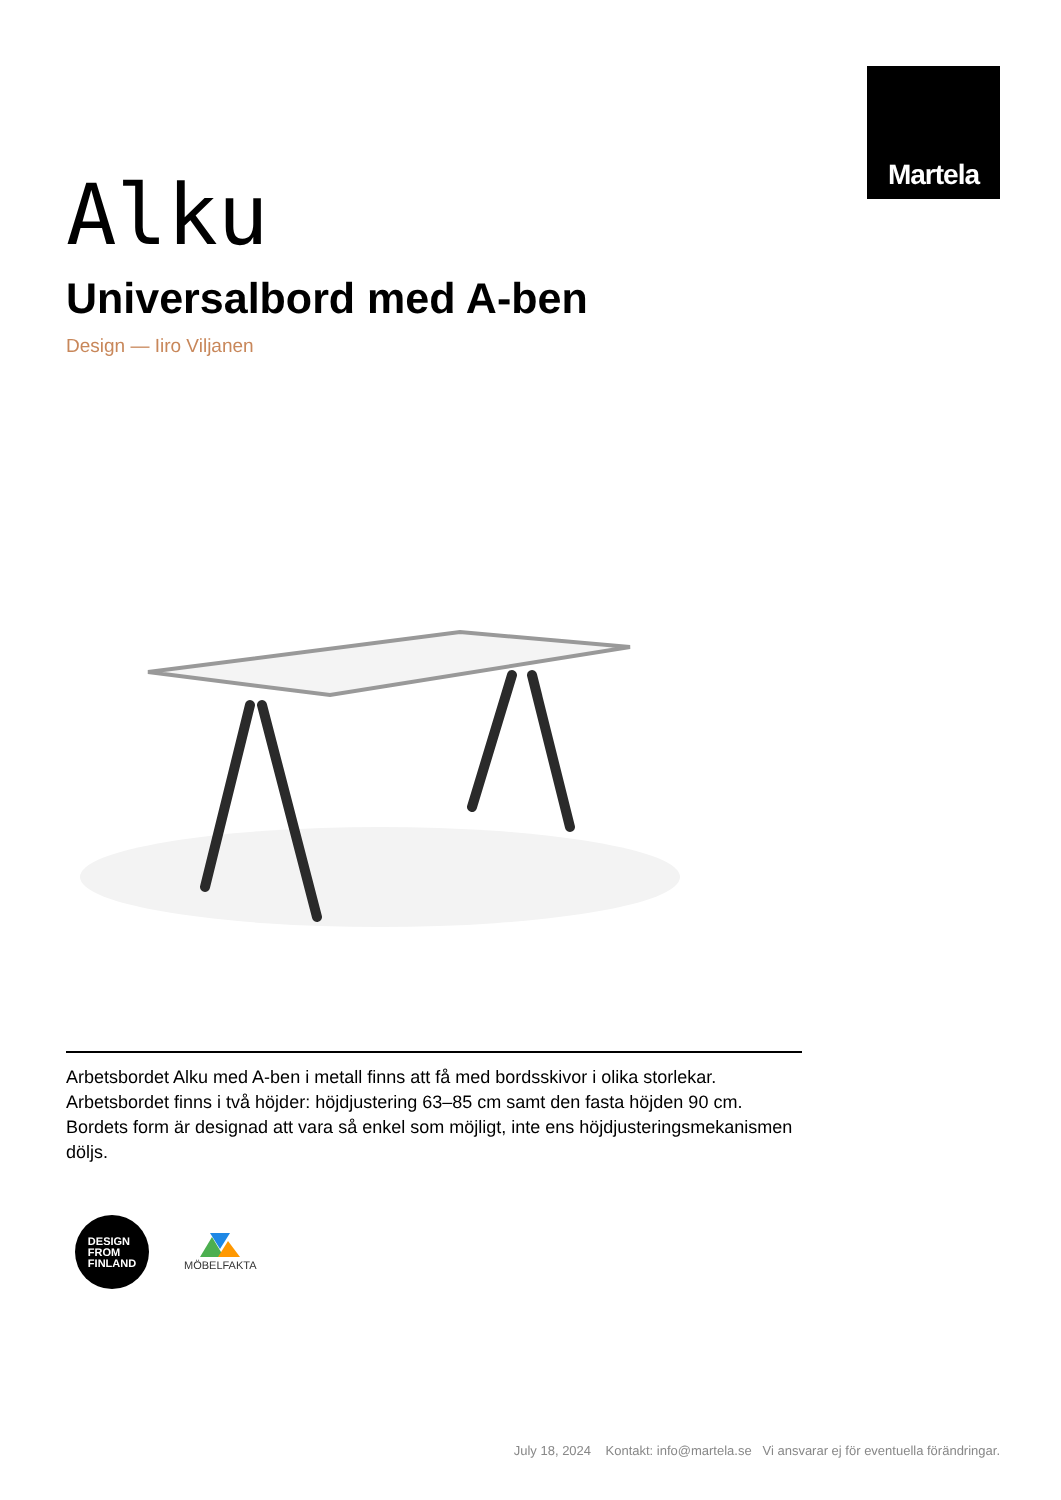Martela
Alku
Universalbord med A-ben
Design — Iiro Viljanen
Arbetsbordet Alku med A-ben i metall finns att få med bordsskivor i olika storlekar. Arbetsbordet finns i två höjder: höjdjustering 63–85 cm samt den fasta höjden 90 cm. Bordets form är designad att vara så enkel som möjligt, inte ens höjdjusteringsmekanismen döljs.
DESIGN
FROM
FINLAND
MÖBELFAKTA
July 18, 2024 Kontakt: info@martela.se Vi ansvarar ej för eventuella förändringar.